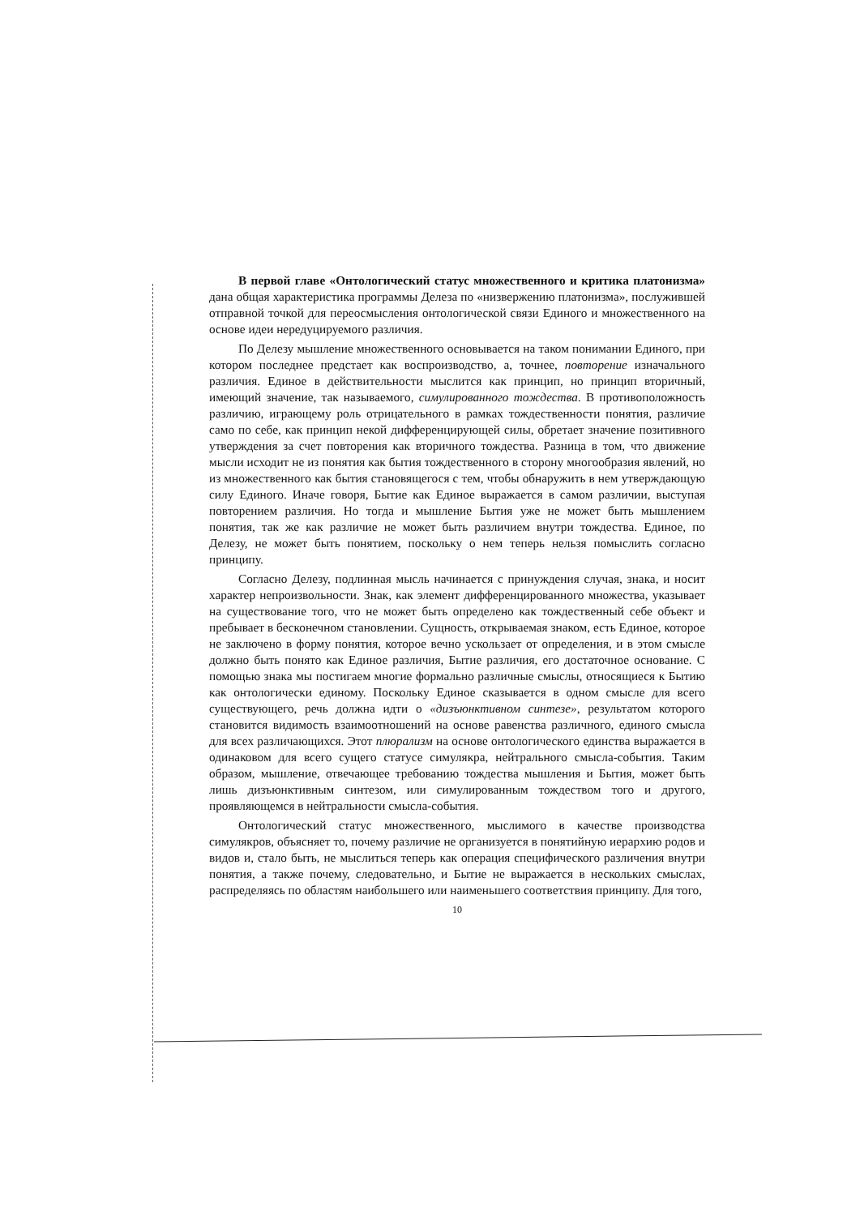В первой главе «Онтологический статус множественного и критика платонизма» дана общая характеристика программы Делеза по «низвержению платонизма», послужившей отправной точкой для переосмысления онтологической связи Единого и множественного на основе идеи нередуцируемого различия.
По Делезу мышление множественного основывается на таком понимании Единого, при котором последнее предстает как воспроизводство, а, точнее, повторение изначального различия. Единое в действительности мыслится как принцип, но принцип вторичный, имеющий значение, так называемого, симулированного тождества. В противоположность различию, играющему роль отрицательного в рамках тождественности понятия, различие само по себе, как принцип некой дифференцирующей силы, обретает значение позитивного утверждения за счет повторения как вторичного тождества. Разница в том, что движение мысли исходит не из понятия как бытия тождественного в сторону многообразия явлений, но из множественного как бытия становящегося с тем, чтобы обнаружить в нем утверждающую силу Единого. Иначе говоря, Бытие как Единое выражается в самом различии, выступая повторением различия. Но тогда и мышление Бытия уже не может быть мышлением понятия, так же как различие не может быть различием внутри тождества. Единое, по Делезу, не может быть понятием, поскольку о нем теперь нельзя помыслить согласно принципу.
Согласно Делезу, подлинная мысль начинается с принуждения случая, знака, и носит характер непроизвольности. Знак, как элемент дифференцированного множества, указывает на существование того, что не может быть определено как тождественный себе объект и пребывает в бесконечном становлении. Сущность, открываемая знаком, есть Единое, которое не заключено в форму понятия, которое вечно ускользает от определения, и в этом смысле должно быть понято как Единое различия, Бытие различия, его достаточное основание. С помощью знака мы постигаем многие формально различные смыслы, относящиеся к Бытию как онтологически единому. Поскольку Единое сказывается в одном смысле для всего существующего, речь должна идти о «дизъюнктивном синтезе», результатом которого становится видимость взаимоотношений на основе равенства различного, единого смысла для всех различающихся. Этот плюрализм на основе онтологического единства выражается в одинаковом для всего сущего статусе симулякра, нейтрального смысла-события. Таким образом, мышление, отвечающее требованию тождества мышления и Бытия, может быть лишь дизъюнктивным синтезом, или симулированным тождеством того и другого, проявляющемся в нейтральности смысла-события.
Онтологический статус множественного, мыслимого в качестве производства симулякров, объясняет то, почему различие не организуется в понятийную иерархию родов и видов и, стало быть, не мыслиться теперь как операция специфического различения внутри понятия, а также почему, следовательно, и Бытие не выражается в нескольких смыслах, распределяясь по областям наибольшего или наименьшего соответствия принципу. Для того,
10